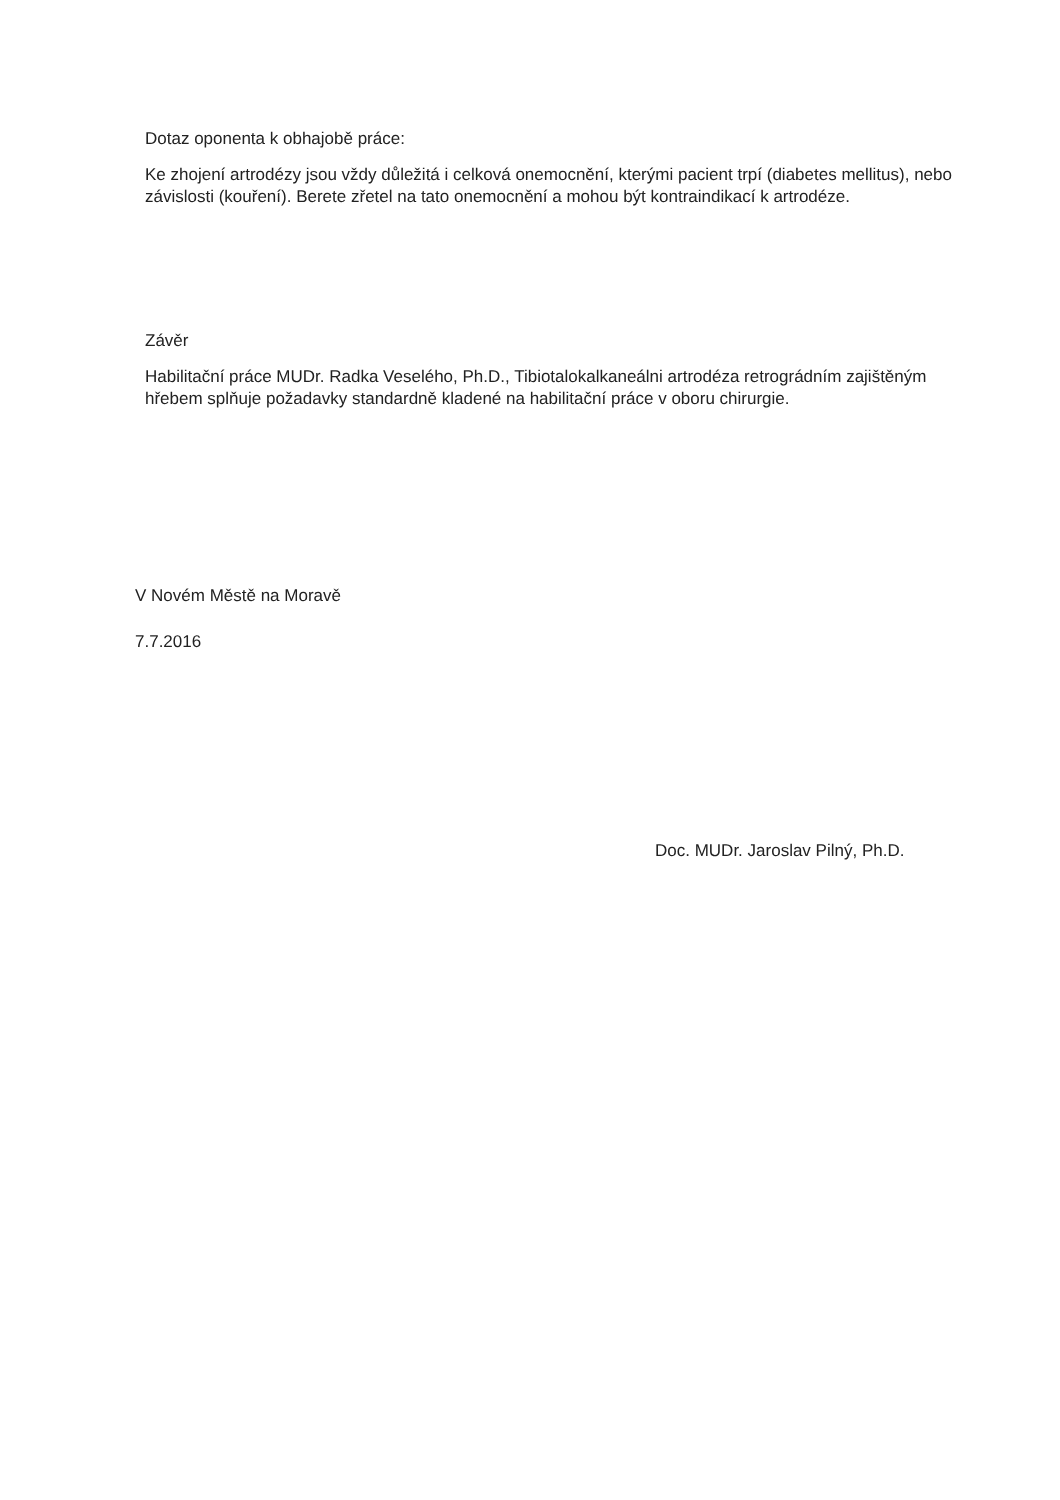Dotaz oponenta k obhajobě práce:
Ke zhojení artrodézy jsou vždy důležitá i celková onemocnění, kterými pacient trpí (diabetes mellitus), nebo závislosti (kouření). Berete zřetel na tato onemocnění a mohou být kontraindikací k artrodéze.
Závěr
Habilitační práce MUDr. Radka Veselého, Ph.D., Tibiotalokalkaneálni artrodéza retrográdním zajištěným hřebem splňuje požadavky standardně kladené na habilitační práce v oboru chirurgie.
V Novém Městě na Moravě
7.7.2016
Doc. MUDr. Jaroslav Pilný, Ph.D.